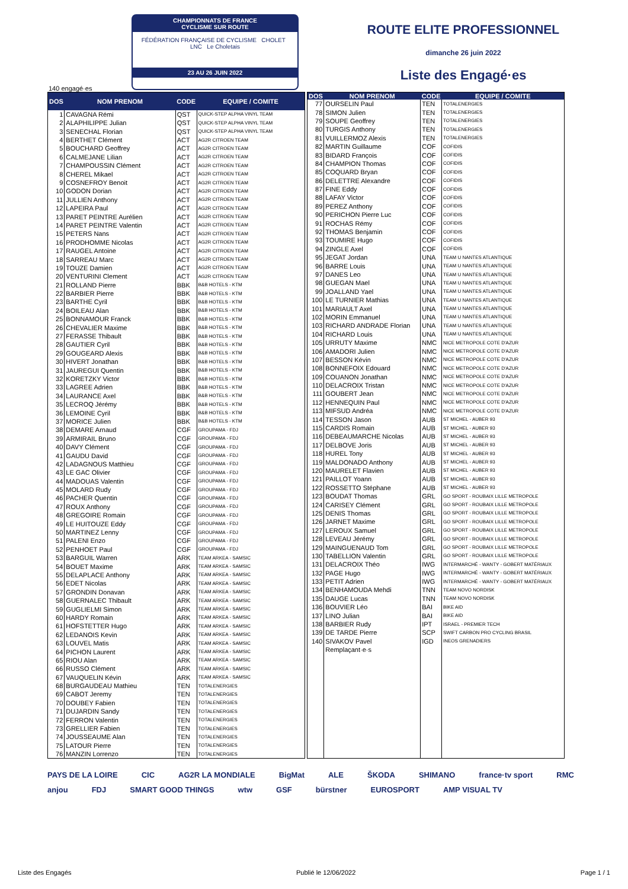CHAMPIONNATS DE FRANCE
CYCLISME SUR ROUTE
FÉDÉRATION FRANÇAISE DE CYCLISME CHOLET LNC Le Choletais
23 AU 26 JUIN 2022
ROUTE ELITE PROFESSIONNEL
dimanche 26 juin 2022
Liste des Engagé·es
140 engagé·es
| DOS | NOM PRENOM | CODE | EQUIPE / COMITE |
| --- | --- | --- | --- |
| 1 | CAVAGNA Rémi | QST | QUICK-STEP ALPHA VINYL TEAM |
| 2 | ALAPHILIPPE Julian | QST | QUICK-STEP ALPHA VINYL TEAM |
| 3 | SENECHAL Florian | QST | QUICK-STEP ALPHA VINYL TEAM |
| 4 | BERTHET Clément | ACT | AG2R CITROEN TEAM |
| 5 | BOUCHARD Geoffrey | ACT | AG2R CITROEN TEAM |
| 6 | CALMEJANE Lilian | ACT | AG2R CITROEN TEAM |
| 7 | CHAMPOUSSIN Clément | ACT | AG2R CITROEN TEAM |
| 8 | CHEREL Mikael | ACT | AG2R CITROEN TEAM |
| 9 | COSNEFROY Benoit | ACT | AG2R CITROEN TEAM |
| 10 | GODON Dorian | ACT | AG2R CITROEN TEAM |
| 11 | JULLIEN Anthony | ACT | AG2R CITROEN TEAM |
| 12 | LAPEIRA Paul | ACT | AG2R CITROEN TEAM |
| 13 | PARET PEINTRE Aurélien | ACT | AG2R CITROEN TEAM |
| 14 | PARET PEINTRE Valentin | ACT | AG2R CITROEN TEAM |
| 15 | PETERS Nans | ACT | AG2R CITROEN TEAM |
| 16 | PRODHOMME Nicolas | ACT | AG2R CITROEN TEAM |
| 17 | RAUGEL Antoine | ACT | AG2R CITROEN TEAM |
| 18 | SARREAU Marc | ACT | AG2R CITROEN TEAM |
| 19 | TOUZE Damien | ACT | AG2R CITROEN TEAM |
| 20 | VENTURINI Clement | ACT | AG2R CITROEN TEAM |
| 21 | ROLLAND Pierre | BBK | B&B HOTELS - KTM |
| 22 | BARBIER Pierre | BBK | B&B HOTELS - KTM |
| 23 | BARTHE Cyril | BBK | B&B HOTELS - KTM |
| 24 | BOILEAU Alan | BBK | B&B HOTELS - KTM |
| 25 | BONNAMOUR Franck | BBK | B&B HOTELS - KTM |
| 26 | CHEVALIER Maxime | BBK | B&B HOTELS - KTM |
| 27 | FERASSE Thibault | BBK | B&B HOTELS - KTM |
| 28 | GAUTIER Cyril | BBK | B&B HOTELS - KTM |
| 29 | GOUGEARD Alexis | BBK | B&B HOTELS - KTM |
| 30 | HIVERT Jonathan | BBK | B&B HOTELS - KTM |
| 31 | JAUREGUI Quentin | BBK | B&B HOTELS - KTM |
| 32 | KORETZKY Victor | BBK | B&B HOTELS - KTM |
| 33 | LAGREE Adrien | BBK | B&B HOTELS - KTM |
| 34 | LAURANCE Axel | BBK | B&B HOTELS - KTM |
| 35 | LECROQ Jérémy | BBK | B&B HOTELS - KTM |
| 36 | LEMOINE Cyril | BBK | B&B HOTELS - KTM |
| 37 | MORICE Julien | BBK | B&B HOTELS - KTM |
| 38 | DEMARE Arnaud | CGF | GROUPAMA - FDJ |
| 39 | ARMIRAIL Bruno | CGF | GROUPAMA - FDJ |
| 40 | DAVY Clément | CGF | GROUPAMA - FDJ |
| 41 | GAUDU David | CGF | GROUPAMA - FDJ |
| 42 | LADAGNOUS Matthieu | CGF | GROUPAMA - FDJ |
| 43 | LE GAC Olivier | CGF | GROUPAMA - FDJ |
| 44 | MADOUAS Valentin | CGF | GROUPAMA - FDJ |
| 45 | MOLARD Rudy | CGF | GROUPAMA - FDJ |
| 46 | PACHER Quentin | CGF | GROUPAMA - FDJ |
| 47 | ROUX Anthony | CGF | GROUPAMA - FDJ |
| 48 | GREGOIRE Romain | CGF | GROUPAMA - FDJ |
| 49 | LE HUITOUZE Eddy | CGF | GROUPAMA - FDJ |
| 50 | MARTINEZ Lenny | CGF | GROUPAMA - FDJ |
| 51 | PALENI Enzo | CGF | GROUPAMA - FDJ |
| 52 | PENHOET Paul | CGF | GROUPAMA - FDJ |
| 53 | BARGUIL Warren | ARK | TEAM ARKEA - SAMSIC |
| 54 | BOUET Maxime | ARK | TEAM ARKEA - SAMSIC |
| 55 | DELAPLACE Anthony | ARK | TEAM ARKEA - SAMSIC |
| 56 | EDET Nicolas | ARK | TEAM ARKEA - SAMSIC |
| 57 | GRONDIN Donavan | ARK | TEAM ARKEA - SAMSIC |
| 58 | GUERNALEC Thibault | ARK | TEAM ARKEA - SAMSIC |
| 59 | GUGLIELMI Simon | ARK | TEAM ARKEA - SAMSIC |
| 60 | HARDY Romain | ARK | TEAM ARKEA - SAMSIC |
| 61 | HOFSTETTER Hugo | ARK | TEAM ARKEA - SAMSIC |
| 62 | LEDANOIS Kevin | ARK | TEAM ARKEA - SAMSIC |
| 63 | LOUVEL Matis | ARK | TEAM ARKEA - SAMSIC |
| 64 | PICHON Laurent | ARK | TEAM ARKEA - SAMSIC |
| 65 | RIOU Alan | ARK | TEAM ARKEA - SAMSIC |
| 66 | RUSSO Clément | ARK | TEAM ARKEA - SAMSIC |
| 67 | VAUQUELIN Kévin | ARK | TEAM ARKEA - SAMSIC |
| 68 | BURGAUDEAU Mathieu | TEN | TOTALENERGIES |
| 69 | CABOT Jeremy | TEN | TOTALENERGIES |
| 70 | DOUBEY Fabien | TEN | TOTALENERGIES |
| 71 | DUJARDIN Sandy | TEN | TOTALENERGIES |
| 72 | FERRON Valentin | TEN | TOTALENERGIES |
| 73 | GRELLIER Fabien | TEN | TOTALENERGIES |
| 74 | JOUSSEAUME Alan | TEN | TOTALENERGIES |
| 75 | LATOUR Pierre | TEN | TOTALENERGIES |
| 76 | MANZIN Lorrenzo | TEN | TOTALENERGIES |
| DOS | NOM PRENOM | CODE | EQUIPE / COMITE |
| --- | --- | --- | --- |
| 77 | OURSELIN Paul | TEN | TOTALENERGIES |
| 78 | SIMON Julien | TEN | TOTALENERGIES |
| 79 | SOUPE Geoffrey | TEN | TOTALENERGIES |
| 80 | TURGIS Anthony | TEN | TOTALENERGIES |
| 81 | VUILLERMOZ Alexis | TEN | TOTALENERGIES |
| 82 | MARTIN Guillaume | COF | COFIDIS |
| 83 | BIDARD François | COF | COFIDIS |
| 84 | CHAMPION Thomas | COF | COFIDIS |
| 85 | COQUARD Bryan | COF | COFIDIS |
| 86 | DELETTRE Alexandre | COF | COFIDIS |
| 87 | FINE Eddy | COF | COFIDIS |
| 88 | LAFAY Victor | COF | COFIDIS |
| 89 | PEREZ Anthony | COF | COFIDIS |
| 90 | PERICHON Pierre Luc | COF | COFIDIS |
| 91 | ROCHAS Rémy | COF | COFIDIS |
| 92 | THOMAS Benjamin | COF | COFIDIS |
| 93 | TOUMIRE Hugo | COF | COFIDIS |
| 94 | ZINGLE Axel | COF | COFIDIS |
| 95 | JEGAT Jordan | UNA | TEAM U NANTES ATLANTIQUE |
| 96 | BARRE Louis | UNA | TEAM U NANTES ATLANTIQUE |
| 97 | DANES Leo | UNA | TEAM U NANTES ATLANTIQUE |
| 98 | GUEGAN Mael | UNA | TEAM U NANTES ATLANTIQUE |
| 99 | JOALLAND Yael | UNA | TEAM U NANTES ATLANTIQUE |
| 100 | LE TURNIER Mathias | UNA | TEAM U NANTES ATLANTIQUE |
| 101 | MARIAULT Axel | UNA | TEAM U NANTES ATLANTIQUE |
| 102 | MORIN Emmanuel | UNA | TEAM U NANTES ATLANTIQUE |
| 103 | RICHARD ANDRADE Florian | UNA | TEAM U NANTES ATLANTIQUE |
| 104 | RICHARD Louis | UNA | TEAM U NANTES ATLANTIQUE |
| 105 | URRUTY Maxime | NMC | NICE METROPOLE COTE D'AZUR |
| 106 | AMADORI Julien | NMC | NICE METROPOLE COTE D'AZUR |
| 107 | BESSON Kévin | NMC | NICE METROPOLE COTE D'AZUR |
| 108 | BONNEFOIX Edouard | NMC | NICE METROPOLE COTE D'AZUR |
| 109 | COUANON Jonathan | NMC | NICE METROPOLE COTE D'AZUR |
| 110 | DELACROIX Tristan | NMC | NICE METROPOLE COTE D'AZUR |
| 111 | GOUBERT Jean | NMC | NICE METROPOLE COTE D'AZUR |
| 112 | HENNEQUIN Paul | NMC | NICE METROPOLE COTE D'AZUR |
| 113 | MIFSUD Andréa | NMC | NICE METROPOLE COTE D'AZUR |
| 114 | TESSON Jason | AUB | ST MICHEL - AUBER 93 |
| 115 | CARDIS Romain | AUB | ST MICHEL - AUBER 93 |
| 116 | DEBEAUMARCHE Nicolas | AUB | ST MICHEL - AUBER 93 |
| 117 | DELBOVE Joris | AUB | ST MICHEL - AUBER 93 |
| 118 | HUREL Tony | AUB | ST MICHEL - AUBER 93 |
| 119 | MALDONADO Anthony | AUB | ST MICHEL - AUBER 93 |
| 120 | MAURELET Flavien | AUB | ST MICHEL - AUBER 93 |
| 121 | PAILLOT Yoann | AUB | ST MICHEL - AUBER 93 |
| 122 | ROSSETTO Stéphane | AUB | ST MICHEL - AUBER 93 |
| 123 | BOUDAT Thomas | GRL | GO SPORT - ROUBAIX LILLE METROPOLE |
| 124 | CARISEY Clément | GRL | GO SPORT - ROUBAIX LILLE METROPOLE |
| 125 | DENIS Thomas | GRL | GO SPORT - ROUBAIX LILLE METROPOLE |
| 126 | JARNET Maxime | GRL | GO SPORT - ROUBAIX LILLE METROPOLE |
| 127 | LEROUX Samuel | GRL | GO SPORT - ROUBAIX LILLE METROPOLE |
| 128 | LEVEAU Jérémy | GRL | GO SPORT - ROUBAIX LILLE METROPOLE |
| 129 | MAINGUENAUD Tom | GRL | GO SPORT - ROUBAIX LILLE METROPOLE |
| 130 | TABELLION Valentin | GRL | GO SPORT - ROUBAIX LILLE METROPOLE |
| 131 | DELACROIX Théo | IWG | INTERMARCHÉ - WANTY - GOBERT MATÉRIAUX |
| 132 | PAGE Hugo | IWG | INTERMARCHÉ - WANTY - GOBERT MATÉRIAUX |
| 133 | PETIT Adrien | IWG | INTERMARCHÉ - WANTY - GOBERT MATÉRIAUX |
| 134 | BENHAMOUDA Mehdi | TNN | TEAM NOVO NORDISK |
| 135 | DAUGE Lucas | TNN | TEAM NOVO NORDISK |
| 136 | BOUVIER Léo | BAI | BIKE AID |
| 137 | LINO Julian | BAI | BIKE AID |
| 138 | BARBIER Rudy | IPT | ISRAEL - PREMIER TECH |
| 139 | DE TARDE Pierre | SCP | SWIFT CARBON PRO CYCLING BRASIL |
| 140 | SIVAKOV Pavel | IGD | INEOS GRENADIERS |
| | Remplaçant·e·s | | |
PAYS DE LA LOIRE CIC AG2R LA MONDIALE BigMat ALE ŠKODA SHIMANO france·tv sport RMC anjou FDJ SMART GOOD THINGS wtw GSF bürstner EUROSPORT AMP VISUAL TV
Liste des Engagés Publié le 12/06/2022 Page 1 / 1